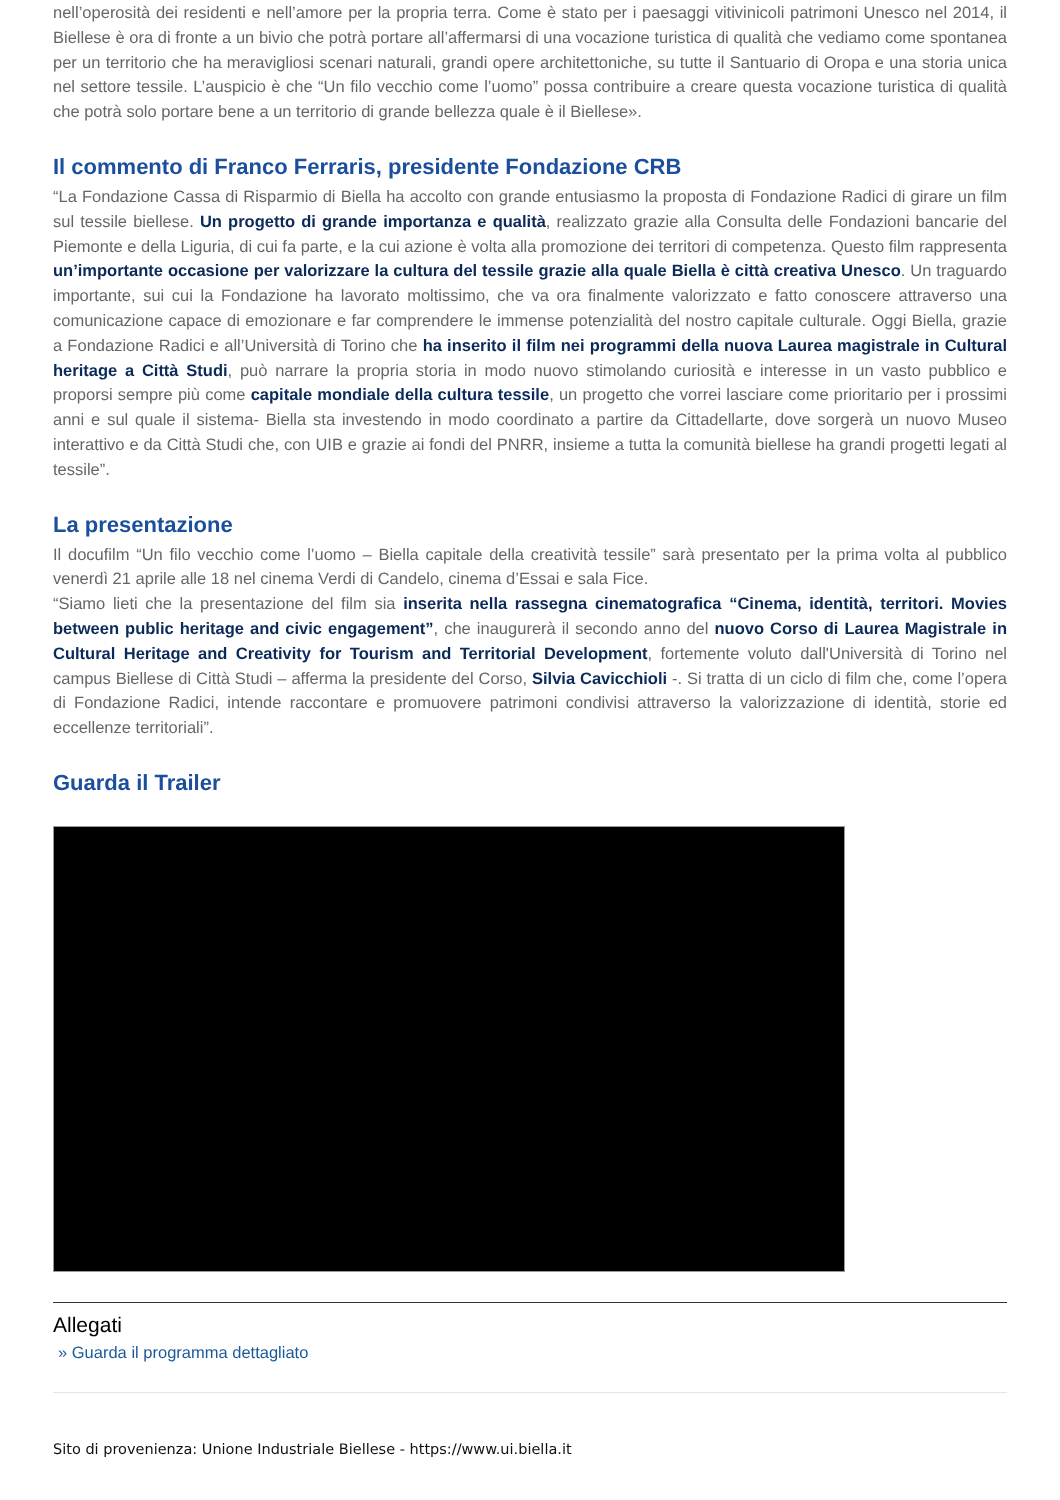nell’operosità dei residenti e nell’amore per la propria terra. Come è stato per i paesaggi vitivinicoli patrimoni Unesco nel 2014, il Biellese è ora di fronte a un bivio che potrà portare all’affermarsi di una vocazione turistica di qualità che vediamo come spontanea per un territorio che ha meravigliosi scenari naturali, grandi opere architettoniche, su tutte il Santuario di Oropa e una storia unica nel settore tessile. L’auspicio è che “Un filo vecchio come l’uomo” possa contribuire a creare questa vocazione turistica di qualità che potrà solo portare bene a un territorio di grande bellezza quale è il Biellese».
Il commento di Franco Ferraris, presidente Fondazione CRB
“La Fondazione Cassa di Risparmio di Biella ha accolto con grande entusiasmo la proposta di Fondazione Radici di girare un film sul tessile biellese. Un progetto di grande importanza e qualità, realizzato grazie alla Consulta delle Fondazioni bancarie del Piemonte e della Liguria, di cui fa parte, e la cui azione è volta alla promozione dei territori di competenza. Questo film rappresenta un’importante occasione per valorizzare la cultura del tessile grazie alla quale Biella è città creativa Unesco. Un traguardo importante, sui cui la Fondazione ha lavorato moltissimo, che va ora finalmente valorizzato e fatto conoscere attraverso una comunicazione capace di emozionare e far comprendere le immense potenzialità del nostro capitale culturale. Oggi Biella, grazie a Fondazione Radici e all’Università di Torino che ha inserito il film nei programmi della nuova Laurea magistrale in Cultural heritage a Città Studi, può narrare la propria storia in modo nuovo stimolando curiosità e interesse in un vasto pubblico e proporsi sempre più come capitale mondiale della cultura tessile, un progetto che vorrei lasciare come prioritario per i prossimi anni e sul quale il sistema- Biella sta investendo in modo coordinato a partire da Cittadellarte, dove sorgerà un nuovo Museo interattivo e da Città Studi che, con UIB e grazie ai fondi del PNRR, insieme a tutta la comunità biellese ha grandi progetti legati al tessile”.
La presentazione
Il docufilm “Un filo vecchio come l’uomo – Biella capitale della creatività tessile” sarà presentato per la prima volta al pubblico venerdì 21 aprile alle 18 nel cinema Verdi di Candelo, cinema d’Essai e sala Fice.
“Siamo lieti che la presentazione del film sia inserita nella rassegna cinematografica “Cinema, identità, territori. Movies between public heritage and civic engagement”, che inaugurerà il secondo anno del nuovo Corso di Laurea Magistrale in Cultural Heritage and Creativity for Tourism and Territorial Development, fortemente voluto dall'Università di Torino nel campus Biellese di Città Studi – afferma la presidente del Corso, Silvia Cavicchioli -. Si tratta di un ciclo di film che, come l’opera di Fondazione Radici, intende raccontare e promuovere patrimoni condivisi attraverso la valorizzazione di identità, storie ed eccellenze territoriali”.
Guarda il Trailer
Allegati
» Guarda il programma dettagliato
Sito di provenienza: Unione Industriale Biellese - https://www.ui.biella.it